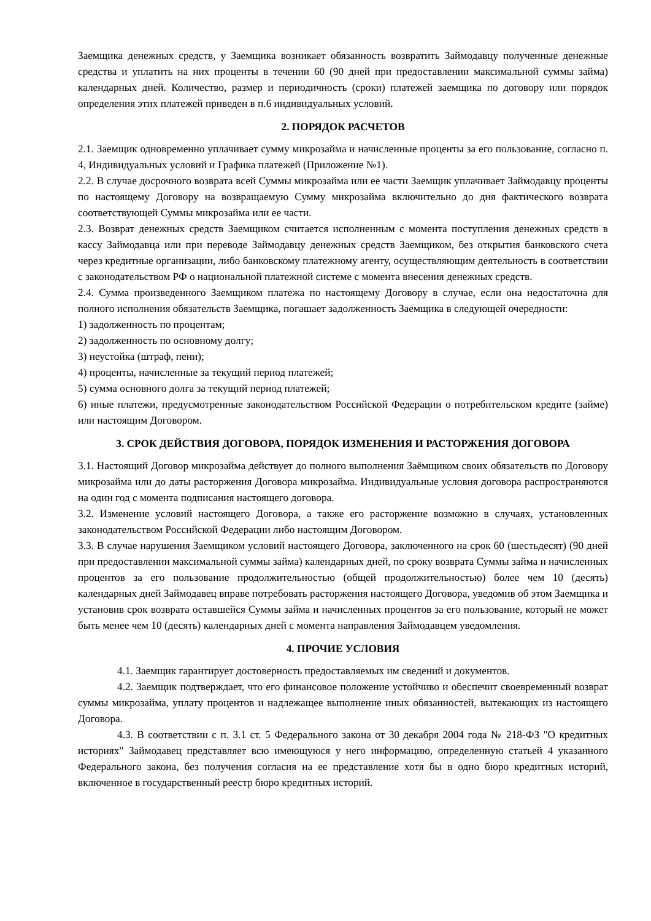Заемщика денежных средств, у Заемщика возникает обязанность возвратить Займодавцу полученные денежные средства и уплатить на них проценты в течении 60 (90 дней при предоставлении максимальной суммы займа) календарных дней. Количество, размер и периодичность (сроки) платежей заемщика по договору или порядок определения этих платежей приведен в п.6 индивидуальных условий.
2. ПОРЯДОК РАСЧЕТОВ
2.1. Заемщик одновременно уплачивает сумму микрозайма и начисленные проценты за его пользование, согласно п. 4, Индивидуальных условий и Графика платежей (Приложение №1).
2.2. В случае досрочного возврата всей Суммы микрозайма или ее части Заемщик уплачивает Займодавцу проценты по настоящему Договору на возвращаемую Сумму микрозайма включительно до дня фактического возврата соответствующей Суммы микрозайма или ее части.
2.3. Возврат денежных средств Заемщиком считается исполненным с момента поступления денежных средств в кассу Займодавца или при переводе Займодавцу денежных средств Заемщиком, без открытия банковского счета через кредитные организации, либо банковскому платежному агенту, осуществляющим деятельность в соответствии с законодательством РФ о национальной платежной системе с момента внесения денежных средств.
2.4. Сумма произведенного Заемщиком платежа по настоящему Договору в случае, если она недостаточна для полного исполнения обязательств Заемщика, погашает задолженность Заемщика в следующей очередности:
1) задолженность по процентам;
2) задолженность по основному долгу;
3) неустойка (штраф, пени);
4) проценты, начисленные за текущий период платежей;
5) сумма основного долга за текущий период платежей;
6) иные платежи, предусмотренные законодательством Российской Федерации о потребительском кредите (займе) или настоящим Договором.
3. СРОК ДЕЙСТВИЯ ДОГОВОРА, ПОРЯДОК ИЗМЕНЕНИЯ И РАСТОРЖЕНИЯ ДОГОВОРА
3.1. Настоящий Договор микрозайма действует до полного выполнения Заёмщиком своих обязательств по Договору микрозайма или до даты расторжения Договора микрозайма. Индивидуальные условия договора распространяются на один год с момента подписания настоящего договора.
3.2. Изменение условий настоящего Договора, а также его расторжение возможно в случаях, установленных законодательством Российской Федерации либо настоящим Договором.
3.3. В случае нарушения Заемщиком условий настоящего Договора, заключенного на срок 60 (шестьдесят) (90 дней при предоставлении максимальной суммы займа) календарных дней, по сроку возврата Суммы займа и начисленных процентов за его пользование продолжительностью (общей продолжительностью) более чем 10 (десять) календарных дней Займодавец вправе потребовать расторжения настоящего Договора, уведомив об этом Заемщика и установив срок возврата оставшейся Суммы займа и начисленных процентов за его пользование, который не может быть менее чем 10 (десять) календарных дней с момента направления Займодавцем уведомления.
4. ПРОЧИЕ УСЛОВИЯ
4.1. Заемщик гарантирует достоверность предоставляемых им сведений и документов.
4.2. Заемщик подтверждает, что его финансовое положение устойчиво и обеспечит своевременный возврат суммы микрозайма, уплату процентов и надлежащее выполнение иных обязанностей, вытекающих из настоящего Договора.
4.3. В соответствии с п. 3.1 ст. 5 Федерального закона от 30 декабря 2004 года № 218-ФЗ "О кредитных историях" Займодавец представляет всю имеющуюся у него информацию, определенную статьей 4 указанного Федерального закона, без получения согласия на ее представление хотя бы в одно бюро кредитных историй, включенное в государственный реестр бюро кредитных историй.